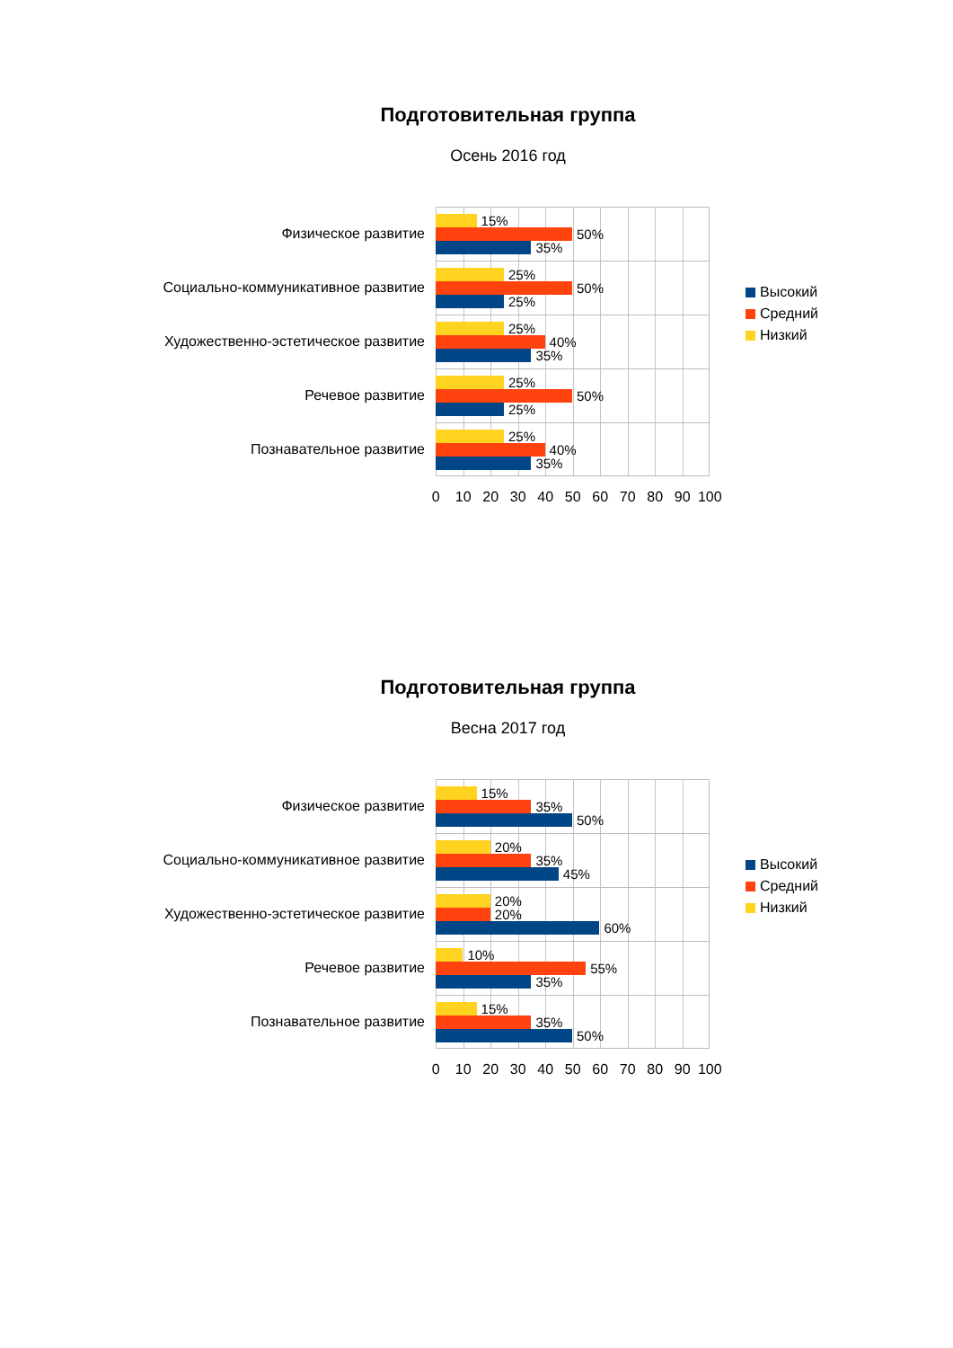Подготовительная группа
Осень 2016 год
Физическое развитие
15%
50%
35%
Социально-коммуникативное развитие
25%
50%
25%
Художественно-эстетическое развитие
25%
40%
35%
Речевое развитие
25%
50%
25%
Познавательное развитие
25%
40%
35%
0 10 20 30 40 50 60 70 80 90 100
Высокий
Средний
Низкий
Подготовительная группа
Весна 2017 год
Физическое развитие
15%
35%
50%
Социально-коммуникативное развитие
20%
35%
45%
Художественно-эстетическое развитие
20%
20%
60%
Речевое развитие
10%
55%
35%
Познавательное развитие
15%
35%
50%
0 10 20 30 40 50 60 70 80 90 100
Высокий
Средний
Низкий